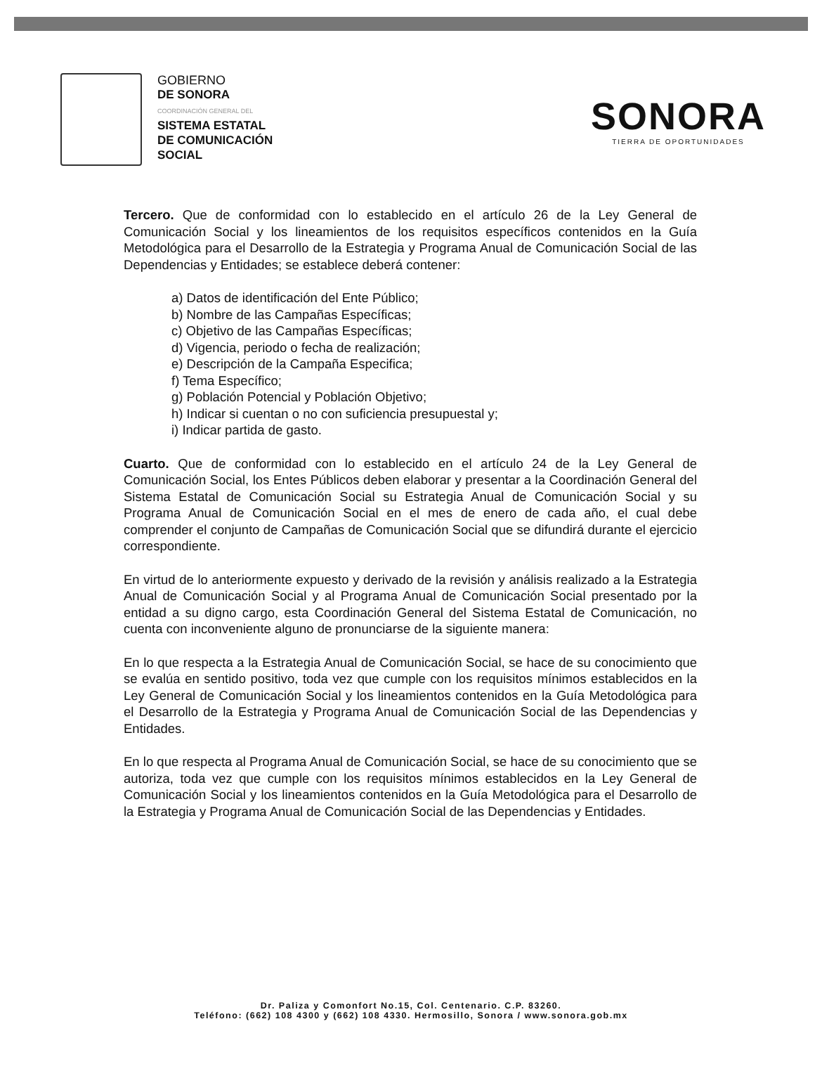GOBIERNO
DE SONORA
COORDINACIÓN GENERAL DEL
SISTEMA ESTATAL
DE COMUNICACIÓN
SOCIAL
SONORA
TIERRA DE OPORTUNIDADES
Tercero. Que de conformidad con lo establecido en el artículo 26 de la Ley General de Comunicación Social y los lineamientos de los requisitos específicos contenidos en la Guía Metodológica para el Desarrollo de la Estrategia y Programa Anual de Comunicación Social de las Dependencias y Entidades; se establece deberá contener:
a) Datos de identificación del Ente Público;
b) Nombre de las Campañas Específicas;
c) Objetivo de las Campañas Específicas;
d) Vigencia, periodo o fecha de realización;
e) Descripción de la Campaña Especifica;
f) Tema Específico;
g) Población Potencial y Población Objetivo;
h) Indicar si cuentan o no con suficiencia presupuestal y;
i) Indicar partida de gasto.
Cuarto. Que de conformidad con lo establecido en el artículo 24 de la Ley General de Comunicación Social, los Entes Públicos deben elaborar y presentar a la Coordinación General del Sistema Estatal de Comunicación Social su Estrategia Anual de Comunicación Social y su Programa Anual de Comunicación Social en el mes de enero de cada año, el cual debe comprender el conjunto de Campañas de Comunicación Social que se difundirá durante el ejercicio correspondiente.
En virtud de lo anteriormente expuesto y derivado de la revisión y análisis realizado a la Estrategia Anual de Comunicación Social y al Programa Anual de Comunicación Social presentado por la entidad a su digno cargo, esta Coordinación General del Sistema Estatal de Comunicación, no cuenta con inconveniente alguno de pronunciarse de la siguiente manera:
En lo que respecta a la Estrategia Anual de Comunicación Social, se hace de su conocimiento que se evalúa en sentido positivo, toda vez que cumple con los requisitos mínimos establecidos en la Ley General de Comunicación Social y los lineamientos contenidos en la Guía Metodológica para el Desarrollo de la Estrategia y Programa Anual de Comunicación Social de las Dependencias y Entidades.
En lo que respecta al Programa Anual de Comunicación Social, se hace de su conocimiento que se autoriza, toda vez que cumple con los requisitos mínimos establecidos en la Ley General de Comunicación Social y los lineamientos contenidos en la Guía Metodológica para el Desarrollo de la Estrategia y Programa Anual de Comunicación Social de las Dependencias y Entidades.
Dr. Paliza y Comonfort No.15, Col. Centenario. C.P. 83260.
Teléfono: (662) 108 4300 y (662) 108 4330. Hermosillo, Sonora / www.sonora.gob.mx